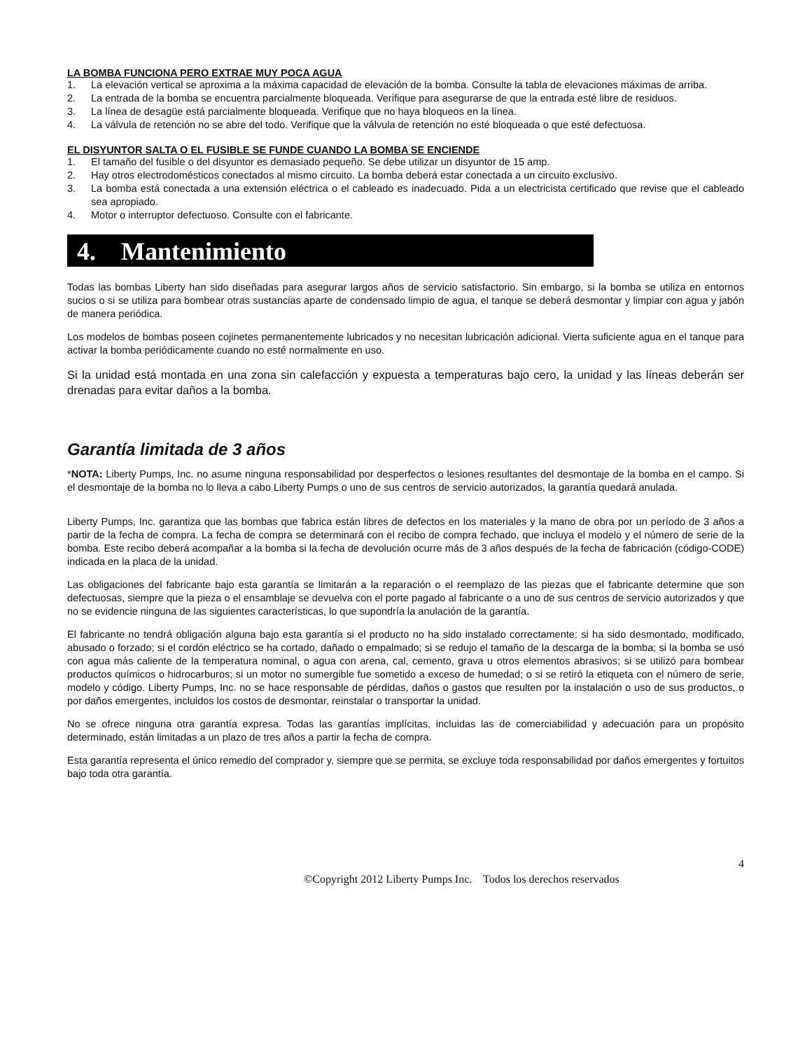LA BOMBA FUNCIONA PERO EXTRAE MUY POCA AGUA
1. La elevación vertical se aproxima a la máxima capacidad de elevación de la bomba. Consulte la tabla de elevaciones máximas de arriba.
2. La entrada de la bomba se encuentra parcialmente bloqueada. Verifique para asegurarse de que la entrada esté libre de residuos.
3. La línea de desagüe está parcialmente bloqueada. Verifique que no haya bloqueos en la línea.
4. La válvula de retención no se abre del todo. Verifique que la válvula de retención no esté bloqueada o que esté defectuosa.
EL DISYUNTOR SALTA O EL FUSIBLE SE FUNDE CUANDO LA BOMBA SE ENCIENDE
1. El tamaño del fusible o del disyuntor es demasiado pequeño. Se debe utilizar un disyuntor de 15 amp.
2. Hay otros electrodomésticos conectados al mismo circuito. La bomba deberá estar conectada a un circuito exclusivo.
3. La bomba está conectada a una extensión eléctrica o el cableado es inadecuado. Pida a un electricista certificado que revise que el cableado sea apropiado.
4. Motor o interruptor defectuoso. Consulte con el fabricante.
4. Mantenimiento
Todas las bombas Liberty han sido diseñadas para asegurar largos años de servicio satisfactorio. Sin embargo, si la bomba se utiliza en entornos sucios o si se utiliza para bombear otras sustancias aparte de condensado limpio de agua, el tanque se deberá desmontar y limpiar con agua y jabón de manera periódica.
Los modelos de bombas poseen cojinetes permanentemente lubricados y no necesitan lubricación adicional. Vierta suficiente agua en el tanque para activar la bomba periódicamente cuando no esté normalmente en uso.
Si la unidad está montada en una zona sin calefacción y expuesta a temperaturas bajo cero, la unidad y las líneas deberán ser drenadas para evitar daños a la bomba.
Garantía limitada de 3 años
*NOTA: Liberty Pumps, Inc. no asume ninguna responsabilidad por desperfectos o lesiones resultantes del desmontaje de la bomba en el campo. Si el desmontaje de la bomba no lo lleva a cabo Liberty Pumps o uno de sus centros de servicio autorizados, la garantía quedará anulada.
Liberty Pumps, Inc. garantiza que las bombas que fabrica están libres de defectos en los materiales y la mano de obra por un período de 3 años a partir de la fecha de compra. La fecha de compra se determinará con el recibo de compra fechado, que incluya el modelo y el número de serie de la bomba. Este recibo deberá acompañar a la bomba si la fecha de devolución ocurre más de 3 años después de la fecha de fabricación (código-CODE) indicada en la placa de la unidad.
Las obligaciones del fabricante bajo esta garantía se limitarán a la reparación o el reemplazo de las piezas que el fabricante determine que son defectuosas, siempre que la pieza o el ensamblaje se devuelva con el porte pagado al fabricante o a uno de sus centros de servicio autorizados y que no se evidencie ninguna de las siguientes características, lo que supondría la anulación de la garantía.
El fabricante no tendrá obligación alguna bajo esta garantía si el producto no ha sido instalado correctamente; si ha sido desmontado, modificado, abusado o forzado; si el cordón eléctrico se ha cortado, dañado o empalmado; si se redujo el tamaño de la descarga de la bomba; si la bomba se usó con agua más caliente de la temperatura nominal, o agua con arena, cal, cemento, grava u otros elementos abrasivos; si se utilizó para bombear productos químicos o hidrocarburos; si un motor no sumergible fue sometido a exceso de humedad; o si se retiró la etiqueta con el número de serie, modelo y código. Liberty Pumps, Inc. no se hace responsable de pérdidas, daños o gastos que resulten por la instalación o uso de sus productos, o por daños emergentes, incluidos los costos de desmontar, reinstalar o transportar la unidad.
No se ofrece ninguna otra garantía expresa. Todas las garantías implícitas, incluidas las de comerciabilidad y adecuación para un propósito determinado, están limitadas a un plazo de tres años a partir la fecha de compra.
Esta garantía representa el único remedio del comprador y, siempre que se permita, se excluye toda responsabilidad por daños emergentes y fortuitos bajo toda otra garantía.
4
©Copyright 2012 Liberty Pumps Inc. Todos los derechos reservados